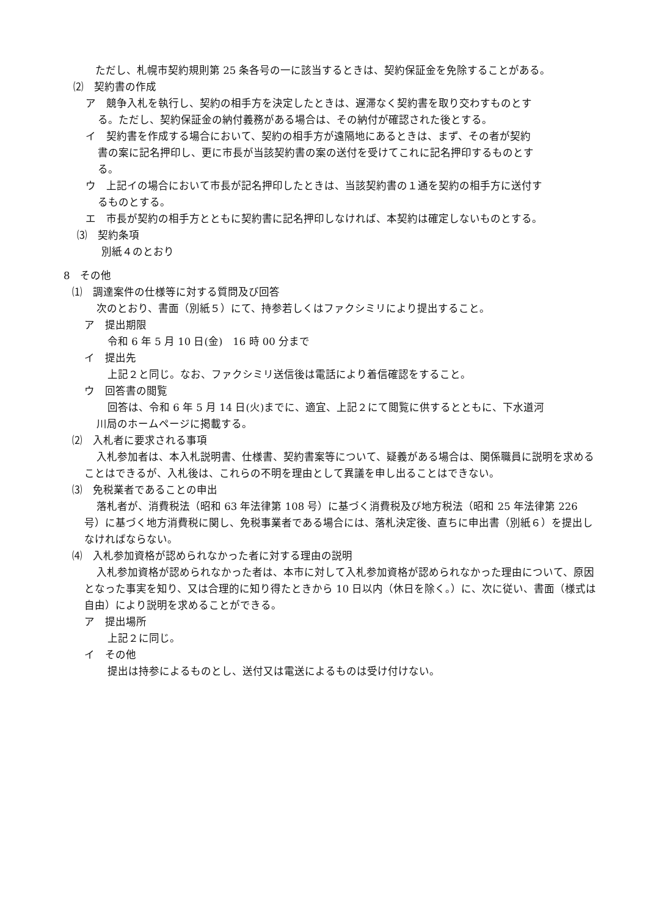ただし、札幌市契約規則第 25 条各号の一に該当するときは、契約保証金を免除することがある。
⑵　契約書の作成
ア　競争入札を執行し、契約の相手方を決定したときは、遅滞なく契約書を取り交わすものとす
る。ただし、契約保証金の納付義務がある場合は、その納付が確認された後とする。
イ　契約書を作成する場合において、契約の相手方が遠隔地にあるときは、まず、その者が契約
書の案に記名押印し、更に市長が当該契約書の案の送付を受けてこれに記名押印するものとす
る。
ウ　上記イの場合において市長が記名押印したときは、当該契約書の１通を契約の相手方に送付す
るものとする。
エ　市長が契約の相手方とともに契約書に記名押印しなければ、本契約は確定しないものとする。
⑶　契約条項
別紙４のとおり
8　その他
⑴　調達案件の仕様等に対する質問及び回答
次のとおり、書面（別紙５）にて、持参若しくはファクシミリにより提出すること。
ア　提出期限
令和 6 年 5 月 10 日(金)　16 時 00 分まで
イ　提出先
上記２と同じ。なお、ファクシミリ送信後は電話により着信確認をすること。
ウ　回答書の閲覧
回答は、令和 6 年 5 月 14 日(火)までに、適宜、上記２にて閲覧に供するとともに、下水道河
川局のホームページに掲載する。
⑵　入札者に要求される事項
入札参加者は、本入札説明書、仕様書、契約書案等について、疑義がある場合は、関係職員に説明を求めることはできるが、入札後は、これらの不明を理由として異議を申し出ることはできない。
⑶　免税業者であることの申出
落札者が、消費税法（昭和 63 年法律第 108 号）に基づく消費税及び地方税法（昭和 25 年法律第 226 号）に基づく地方消費税に関し、免税事業者である場合には、落札決定後、直ちに申出書（別紙６）を提出しなければならない。
⑷　入札参加資格が認められなかった者に対する理由の説明
入札参加資格が認められなかった者は、本市に対して入札参加資格が認められなかった理由について、原因となった事実を知り、又は合理的に知り得たときから 10 日以内（休日を除く。）に、次に従い、書面（様式は自由）により説明を求めることができる。
ア　提出場所
上記２に同じ。
イ　その他
提出は持参によるものとし、送付又は電送によるものは受け付けない。